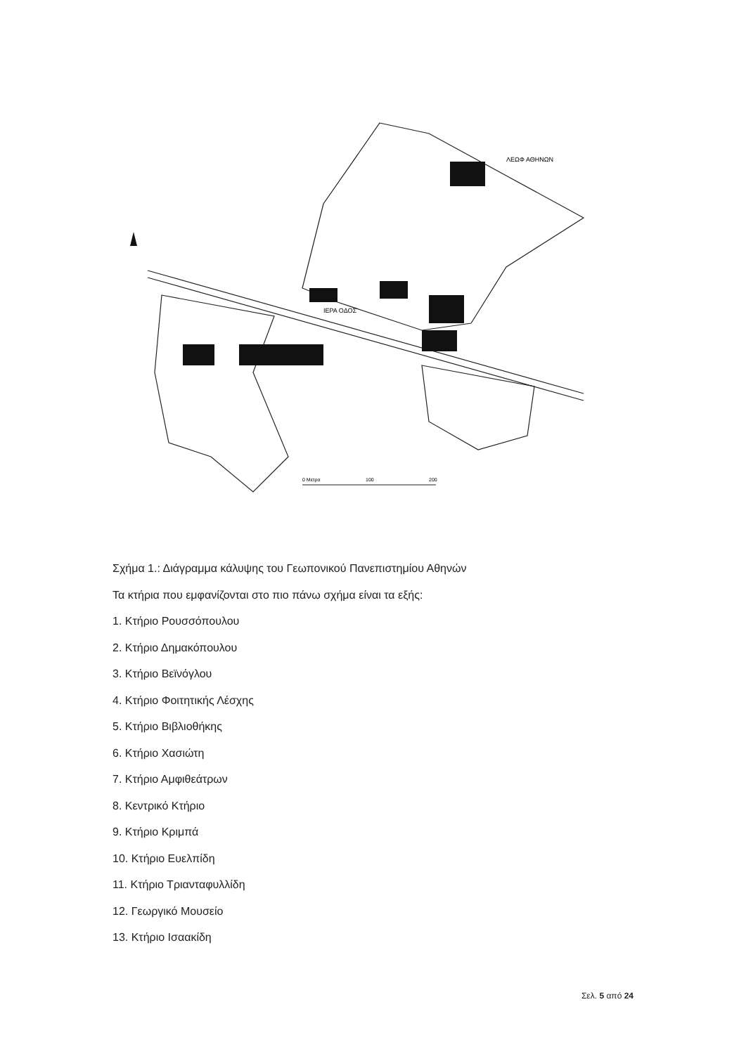ΙΕΡΑ ΟΔΟΣ
ΛΕΩΦ ΑΘΗΝΩΝ
0 Μετρα
100
200
Σχήμα 1.: Διάγραμμα κάλυψης του Γεωπονικού Πανεπιστημίου Αθηνών
Τα κτήρια που εμφανίζονται στο πιο πάνω σχήμα είναι τα εξής:
1. Κτήριο Ρουσσόπουλου
2. Κτήριο Δημακόπουλου
3. Κτήριο Βεϊνόγλου
4. Κτήριο Φοιτητικής Λέσχης
5. Κτήριο Βιβλιοθήκης
6. Κτήριο Χασιώτη
7. Κτήριο Αμφιθεάτρων
8. Κεντρικό Κτήριο
9. Κτήριο Κριμπά
10. Κτήριο Ευελπίδη
11. Κτήριο Τριανταφυλλίδη
12. Γεωργικό Μουσείο
13. Κτήριο Ισαακίδη
Σελ. 5 από 24